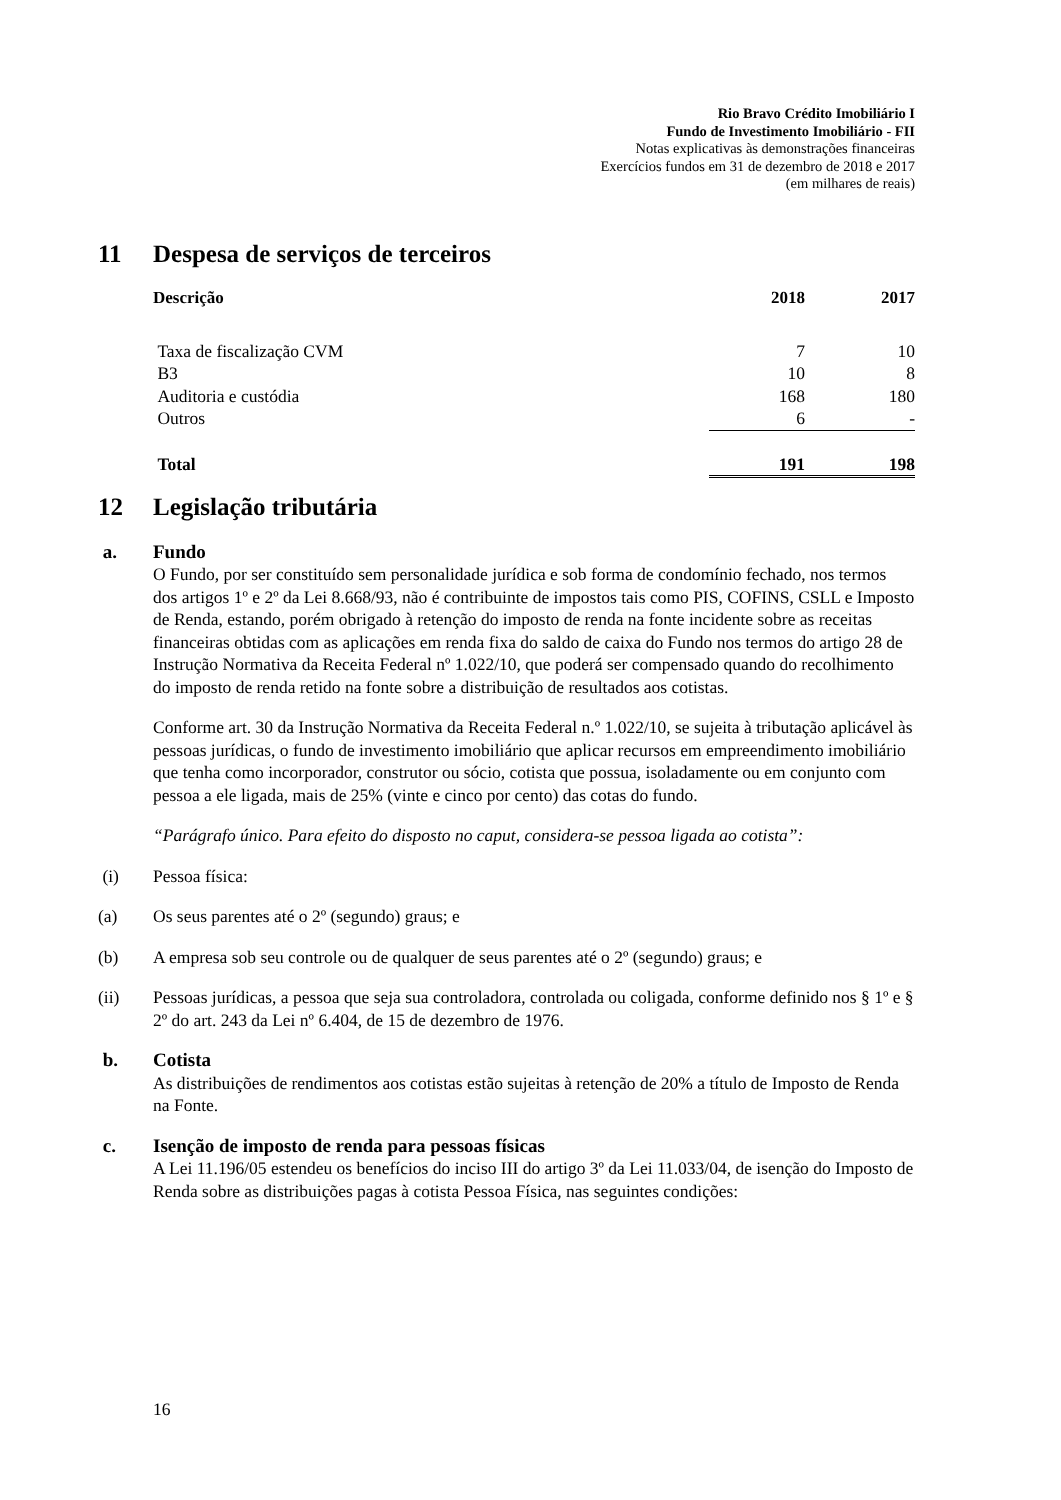Rio Bravo Crédito Imobiliário I
Fundo de Investimento Imobiliário - FII
Notas explicativas às demonstrações financeiras
Exercícios fundos em 31 de dezembro de 2018 e 2017
(em milhares de reais)
11 Despesa de serviços de terceiros
| Descrição | 2018 | 2017 |
| --- | --- | --- |
| Taxa de fiscalização CVM | 7 | 10 |
| B3 | 10 | 8 |
| Auditoria e custódia | 168 | 180 |
| Outros | 6 | - |
| Total | 191 | 198 |
12 Legislação tributária
a. Fundo
O Fundo, por ser constituído sem personalidade jurídica e sob forma de condomínio fechado, nos termos dos artigos 1º e 2º da Lei 8.668/93, não é contribuinte de impostos tais como PIS, COFINS, CSLL e Imposto de Renda, estando, porém obrigado à retenção do imposto de renda na fonte incidente sobre as receitas financeiras obtidas com as aplicações em renda fixa do saldo de caixa do Fundo nos termos do artigo 28 de Instrução Normativa da Receita Federal nº 1.022/10, que poderá ser compensado quando do recolhimento do imposto de renda retido na fonte sobre a distribuição de resultados aos cotistas.
Conforme art. 30 da Instrução Normativa da Receita Federal n.º 1.022/10, se sujeita à tributação aplicável às pessoas jurídicas, o fundo de investimento imobiliário que aplicar recursos em empreendimento imobiliário que tenha como incorporador, construtor ou sócio, cotista que possua, isoladamente ou em conjunto com pessoa a ele ligada, mais de 25% (vinte e cinco por cento) das cotas do fundo.
“Parágrafo único. Para efeito do disposto no caput, considera-se pessoa ligada ao cotista”:
(i) Pessoa física:
(a) Os seus parentes até o 2º (segundo) graus; e
(b) A empresa sob seu controle ou de qualquer de seus parentes até o 2º (segundo) graus; e
(ii) Pessoas jurídicas, a pessoa que seja sua controladora, controlada ou coligada, conforme definido nos § 1º e § 2º do art. 243 da Lei nº 6.404, de 15 de dezembro de 1976.
b. Cotista
As distribuições de rendimentos aos cotistas estão sujeitas à retenção de 20% a título de Imposto de Renda na Fonte.
c. Isenção de imposto de renda para pessoas físicas
A Lei 11.196/05 estendeu os benefícios do inciso III do artigo 3º da Lei 11.033/04, de isenção do Imposto de Renda sobre as distribuições pagas à cotista Pessoa Física, nas seguintes condições:
16